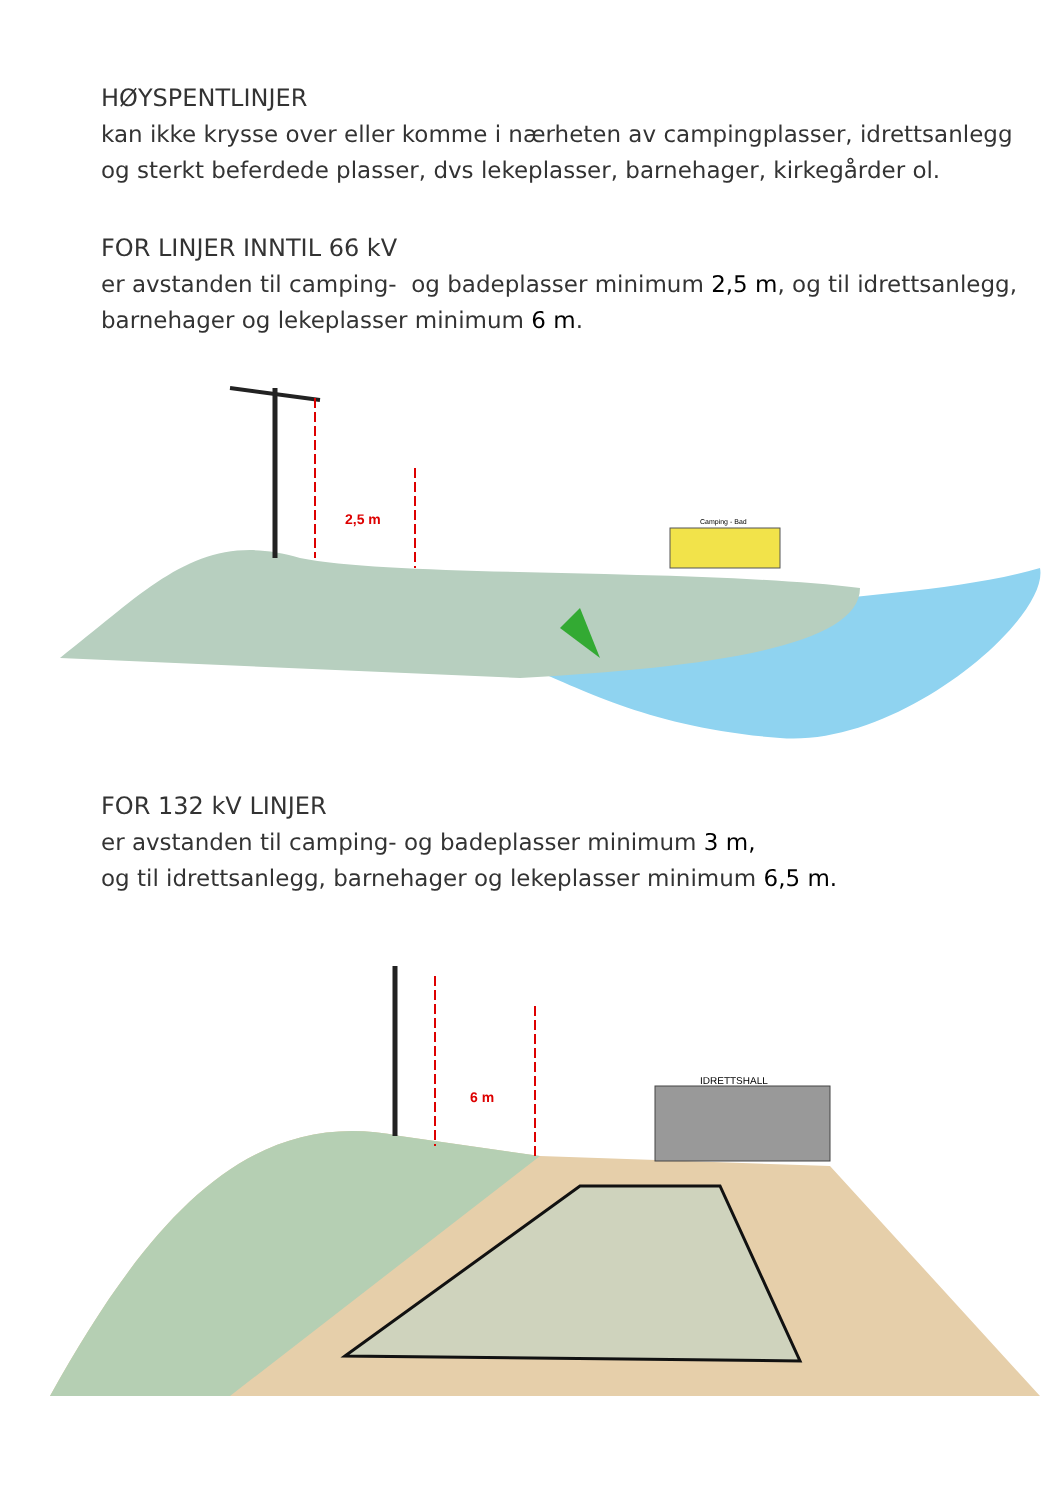HØYSPENTLINJER
kan ikke krysse over eller komme i nærheten av campingplasser, idrettsanlegg
og sterkt beferdede plasser, dvs lekeplasser, barnehager, kirkegårder ol.
FOR LINJER INNTIL 66 kV
er avstanden til camping- og badeplasser minimum 2,5 m, og til idrettsanlegg,
barnehager og lekeplasser minimum 6 m.
2,5 m
Camping - Bad
FOR 132 kV LINJER
er avstanden til camping- og badeplasser minimum 3 m,
og til idrettsanlegg, barnehager og lekeplasser minimum 6,5 m.
6 m
IDRETTSHALL